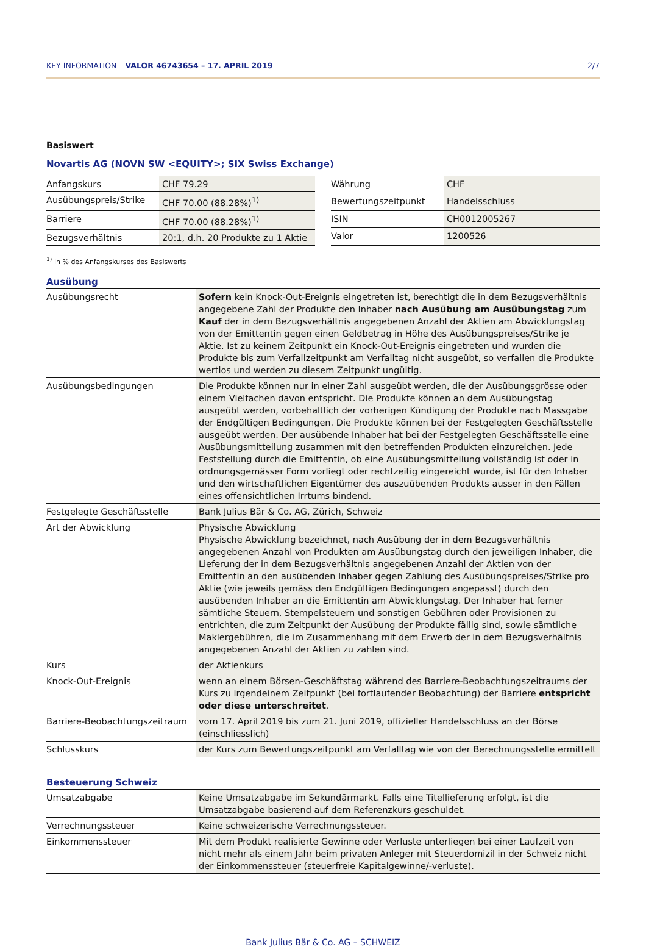KEY INFORMATION – VALOR 46743654 – 17. APRIL 2019 2/7
Basiswert
Novartis AG (NOVN SW <EQUITY>; SIX Swiss Exchange)
| Anfangskurs | CHF 79.29 |
| Ausübungspreis/Strike | CHF 70.00 (88.28%)<sup>1)</sup> |
| Barriere | CHF 70.00 (88.28%)<sup>1)</sup> |
| Bezugsverhältnis | 20:1, d.h. 20 Produkte zu 1 Aktie |
| Währung | CHF |
| Bewertungszeitpunkt | Handelsschluss |
| ISIN | CH0012005267 |
| Valor | 1200526 |
<sup>1)</sup> in % des Anfangskurses des Basiswerts
Ausübung
| Ausübungsrecht | Sofern kein Knock-Out-Ereignis eingetreten ist, berechtigt die in dem Bezugsverhältnis angegebene Zahl der Produkte den Inhaber nach Ausübung am Ausübungstag zum Kauf der in dem Bezugsverhältnis angegebenen Anzahl der Aktien am Abwicklungstag von der Emittentin gegen einen Geldbetrag in Höhe des Ausübungspreises/Strike je Aktie. Ist zu keinem Zeitpunkt ein Knock-Out-Ereignis eingetreten und wurden die Produkte bis zum Verfallzeitpunkt am Verfalltag nicht ausgeübt, so verfallen die Produkte wertlos und werden zu diesem Zeitpunkt ungültig. |
| Ausübungsbedingungen | Die Produkte können nur in einer Zahl ausgeübt werden, die der Ausübungsgrösse oder einem Vielfachen davon entspricht. Die Produkte können an dem Ausübungstag ausgeübt werden, vorbehaltlich der vorherigen Kündigung der Produkte nach Massgabe der Endgültigen Bedingungen. Die Produkte können bei der Festgelegten Geschäftsstelle ausgeübt werden. Der ausübende Inhaber hat bei der Festgelegten Geschäftsstelle eine Ausübungsmitteilung zusammen mit den betreffenden Produkten einzureichen. Jede Feststellung durch die Emittentin, ob eine Ausübungsmitteilung vollständig ist oder in ordnungsgemässer Form vorliegt oder rechtzeitig eingereicht wurde, ist für den Inhaber und den wirtschaftlichen Eigentümer des auszuübenden Produkts ausser in den Fällen eines offensichtlichen Irrtums bindend. |
| Festgelegte Geschäftsstelle | Bank Julius Bär & Co. AG, Zürich, Schweiz |
| Art der Abwicklung | Physische Abwicklung Physische Abwicklung bezeichnet, nach Ausübung der in dem Bezugsverhältnis angegebenen Anzahl von Produkten am Ausübungstag durch den jeweiligen Inhaber, die Lieferung der in dem Bezugsverhältnis angegebenen Anzahl der Aktien von der Emittentin an den ausübenden Inhaber gegen Zahlung des Ausübungspreises/Strike pro Aktie (wie jeweils gemäss den Endgültigen Bedingungen angepasst) durch den ausübenden Inhaber an die Emittentin am Abwicklungstag. Der Inhaber hat ferner sämtliche Steuern, Stempelsteuern und sonstigen Gebühren oder Provisionen zu entrichten, die zum Zeitpunkt der Ausübung der Produkte fällig sind, sowie sämtliche Maklergebühren, die im Zusammenhang mit dem Erwerb der in dem Bezugsverhältnis angegebenen Anzahl der Aktien zu zahlen sind. |
| Kurs | der Aktienkurs |
| Knock-Out-Ereignis | wenn an einem Börsen-Geschäftstag während des Barriere-Beobachtungszeitraums der Kurs zu irgendeinem Zeitpunkt (bei fortlaufender Beobachtung) der Barriere entspricht oder diese unterschreitet . |
| Barriere-Beobachtungszeitraum | vom 17. April 2019 bis zum 21. Juni 2019, offizieller Handelsschluss an der Börse (einschliesslich) |
| Schlusskurs | der Kurs zum Bewertungszeitpunkt am Verfalltag wie von der Berechnungsstelle ermittelt |
Besteuerung Schweiz
| Umsatzabgabe | Keine Umsatzabgabe im Sekundärmarkt. Falls eine Titellieferung erfolgt, ist die Umsatzabgabe basierend auf dem Referenzkurs geschuldet. |
| Verrechnungssteuer | Keine schweizerische Verrechnungssteuer. |
| Einkommenssteuer | Mit dem Produkt realisierte Gewinne oder Verluste unterliegen bei einer Laufzeit von nicht mehr als einem Jahr beim privaten Anleger mit Steuerdomizil in der Schweiz nicht der Einkommenssteuer (steuerfreie Kapitalgewinne/-verluste). |
Bank Julius Bär & Co. AG – SCHWEIZ